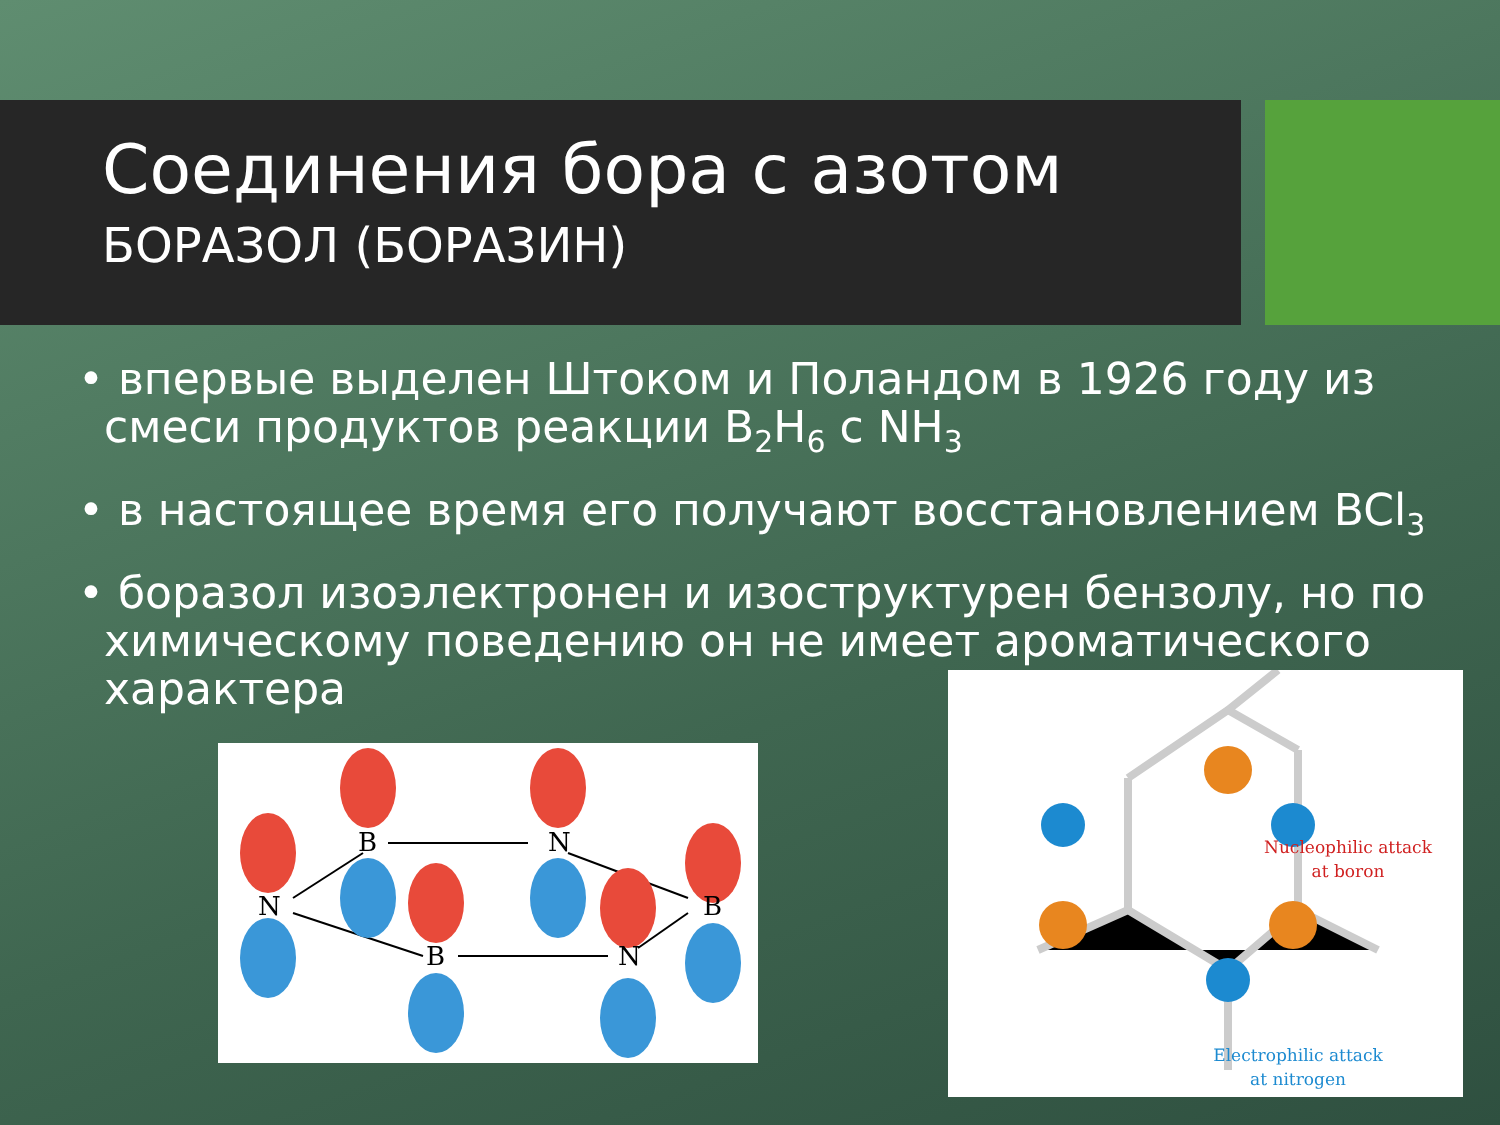Соединения бора с азотом
БОРАЗОЛ (БОРАЗИН)
• впервые выделен Штоком и Поландом в 1926 году из смеси продуктов реакции B<sub>2</sub>H<sub>6</sub> с NH<sub>3</sub>
• в настоящее время его получают восстановлением BCl<sub>3</sub>
• боразол изоэлектронен и изоструктурен бензолу, но по химическому поведению он не имеет ароматического характера
N
B
N
B
B
N
Nucleophilic attack
at boron
Electrophilic attack
at nitrogen